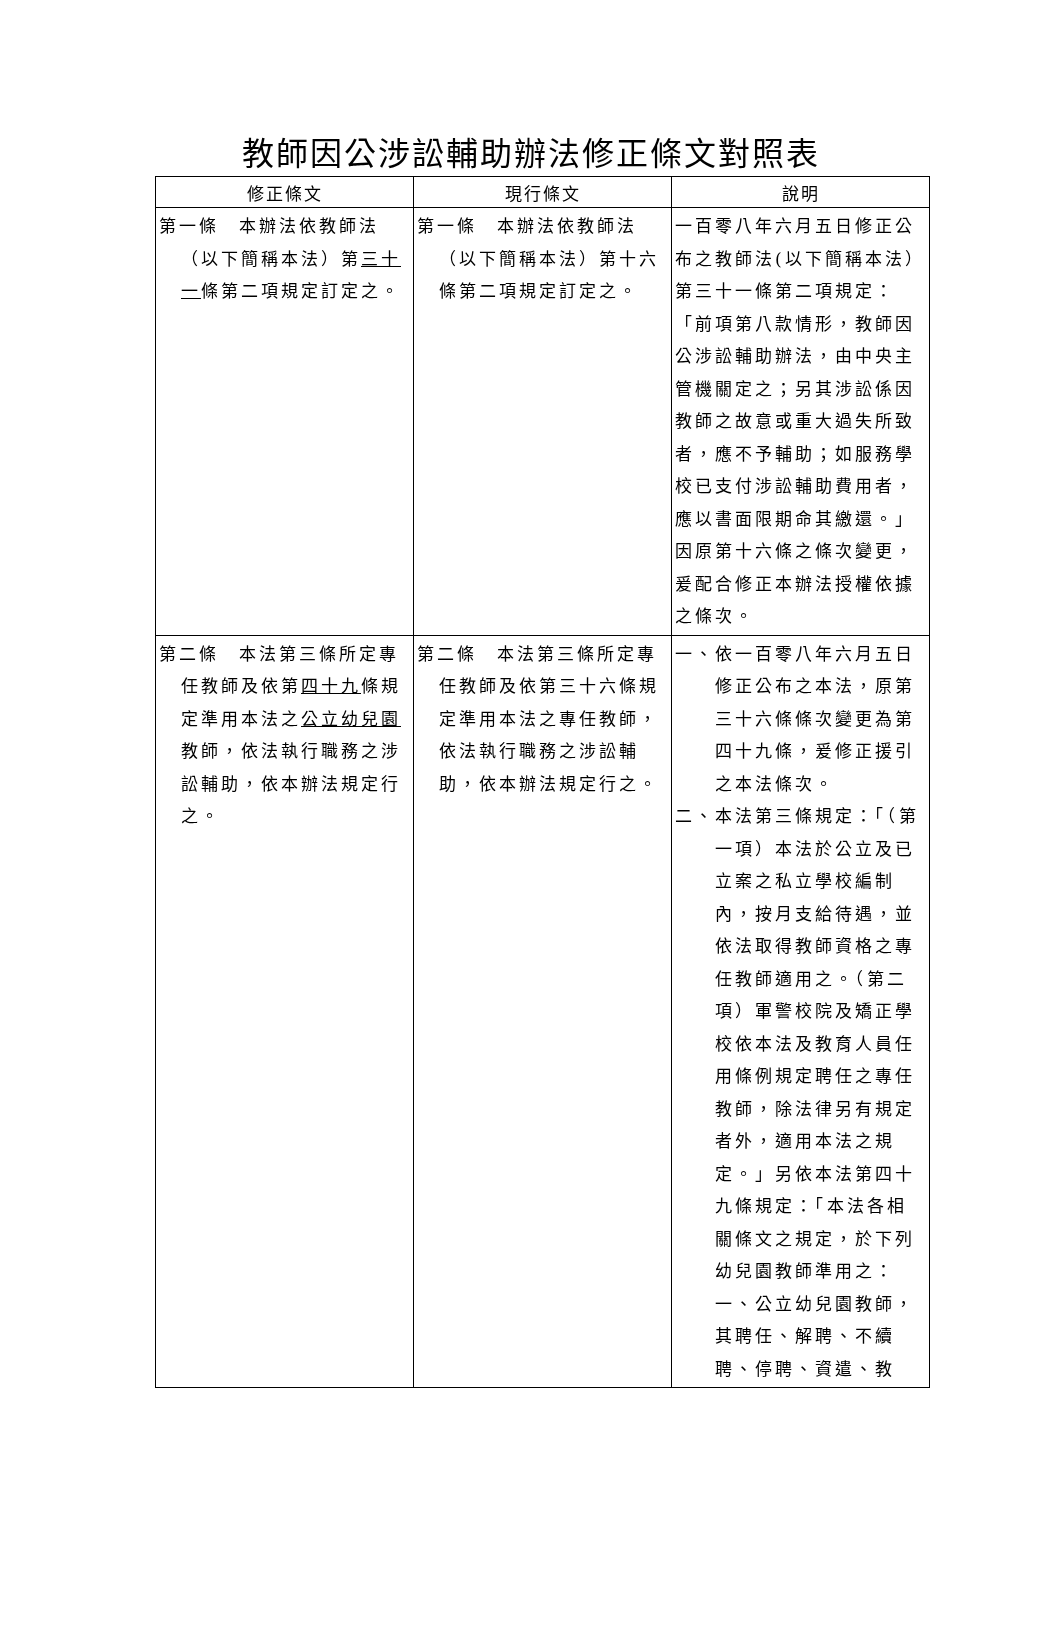教師因公涉訟輔助辦法修正條文對照表
| 修正條文 | 現行條文 | 說明 |
| --- | --- | --- |
| 第一條 本辦法依教師法（以下簡稱本法）第 三十一 條第二項規定訂定之。 | 第一條 本辦法依教師法（以下簡稱本法）第十六條第二項規定訂定之。 | 一百零八年六月五日修正公布之教師法(以下簡稱本法）第三十一條第二項規定：「前項第八款情形，教師因公涉訟輔助辦法，由中央主管機關定之；另其涉訟係因教師之故意或重大過失所致者，應不予輔助；如服務學校已支付涉訟輔助費用者，應以書面限期命其繳還。」因原第十六條之條次變更，爰配合修正本辦法授權依據之條次。 |
| 第二條 本法第三條所定專任教師及依第 四十九 條規定準用本法之 公立幼兒園 教師，依法執行職務之涉訟輔助，依本辦法規定行之。 | 第二條 本法第三條所定專任教師及依第三十六條規定準用本法之專任教師，依法執行職務之涉訟輔助，依本辦法規定行之。 | 一、依一百零八年六月五日修正公布之本法，原第三十六條條次變更為第四十九條，爰修正援引之本法條次。 二、本法第三條規定：「（第一項）本法於公立及已立案之私立學校編制內，按月支給待遇，並依法取得教師資格之專任教師適用之。（第二項）軍警校院及矯正學校依本法及教育人員任用條例規定聘任之專任教師，除法律另有規定者外，適用本法之規定。」另依本法第四十九條規定：「本法各相關條文之規定，於下列幼兒園教師準用之：一、公立幼兒園教師，其聘任、解聘、不續聘、停聘、資遣、教 |